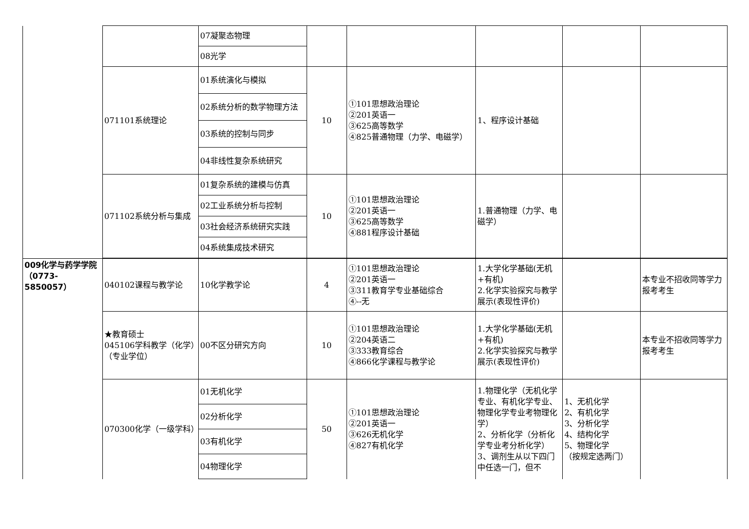| | | 07凝聚态物理 | | | | | |
| | | 08光学 | | | | | |
| | 071101系统理论 | 01系统演化与模拟 | 10 | ①101思想政治理论 ②201英语一 ③625高等数学 ④825普通物理（力学、电磁学） | 1、程序设计基础 | | |
| | | 02系统分析的数学物理方法 | | | | | |
| | | 03系统的控制与同步 | | | | | |
| | | 04非线性复杂系统研究 | | | | | |
| | 071102系统分析与集成 | 01复杂系统的建模与仿真 | 10 | ①101思想政治理论 ②201英语一 ③625高等数学 ④881程序设计基础 | 1.普通物理（力学、电磁学） | | |
| | | 02工业系统分析与控制 | | | | | |
| | | 03社会经济系统研究实践 | | | | | |
| | | 04系统集成技术研究 | | | | | |
| 009化学与药学学院（0773-5850057） | 040102课程与教学论 | 10化学教学论 | 4 | ①101思想政治理论 ②201英语一 ③311教育学专业基础综合 ④--无 | 1.大学化学基础(无机+有机) 2.化学实验探究与教学展示(表现性评价) | | 本专业不招收同等学力报考考生 |
| | ★教育硕士 045106学科教学（化学）（专业学位） | 00不区分研究方向 | 10 | ①101思想政治理论 ②204英语二 ③333教育综合 ④866化学课程与教学论 | 1.大学化学基础(无机+有机) 2.化学实验探究与教学展示(表现性评价) | | 本专业不招收同等学力报考考生 |
| | 070300化学（一级学科） | 01无机化学 | 50 | ①101思想政治理论 ②201英语一 ③626无机化学 ④827有机化学 | 1.物理化学（无机化学专业、有机化学专业、物理化学专业考物理化学） 2、分析化学（分析化学专业考分析化学） 3、调剂生从以下四门中任选一门，但不 | 1、无机化学 2、有机化学 3、分析化学 4、结构化学 5、物理化学 （按规定选两门） | |
| | | 02分析化学 | | | | | |
| | | 03有机化学 | | | | | |
| | | 04物理化学 | | | | | |